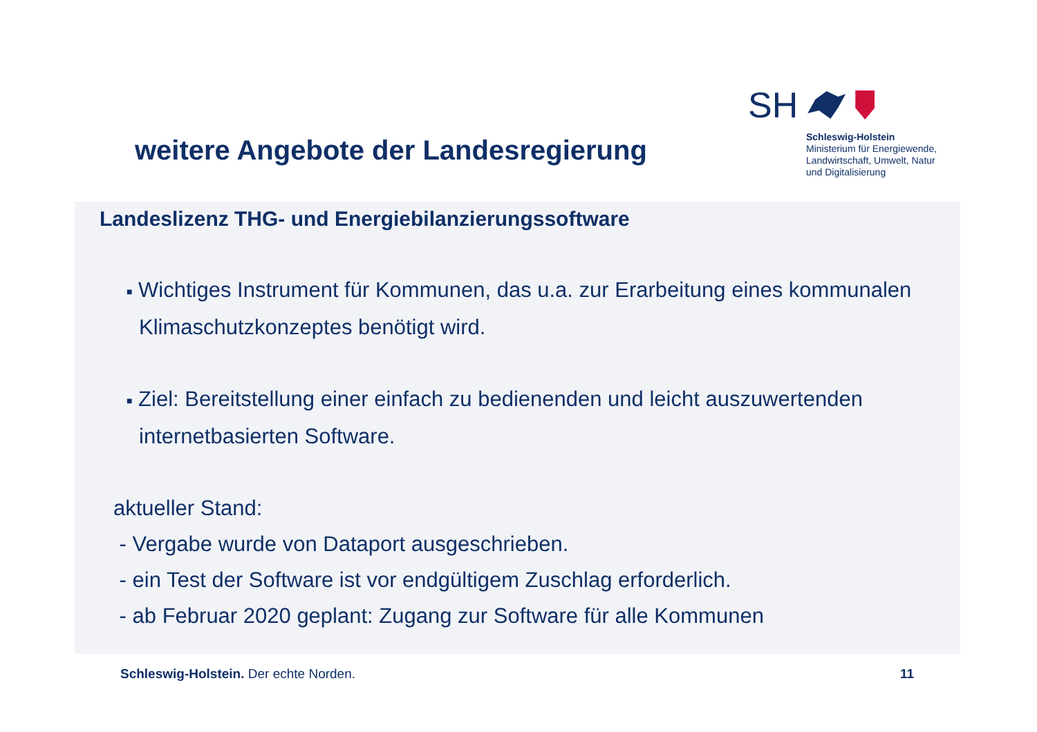weitere Angebote der Landesregierung
SH
Schleswig-Holstein
Ministerium für Energiewende,
Landwirtschaft, Umwelt, Natur
und Digitalisierung
Landeslizenz THG- und Energiebilanzierungssoftware
■ Wichtiges Instrument für Kommunen, das u.a. zur Erarbeitung eines kommunalen Klimaschutzkonzeptes benötigt wird.
■ Ziel: Bereitstellung einer einfach zu bedienenden und leicht auszuwertenden internetbasierten Software.
aktueller Stand:
- Vergabe wurde von Dataport ausgeschrieben.
- ein Test der Software ist vor endgültigem Zuschlag erforderlich.
- ab Februar 2020 geplant: Zugang zur Software für alle Kommunen
Schleswig-Holstein. Der echte Norden.
11